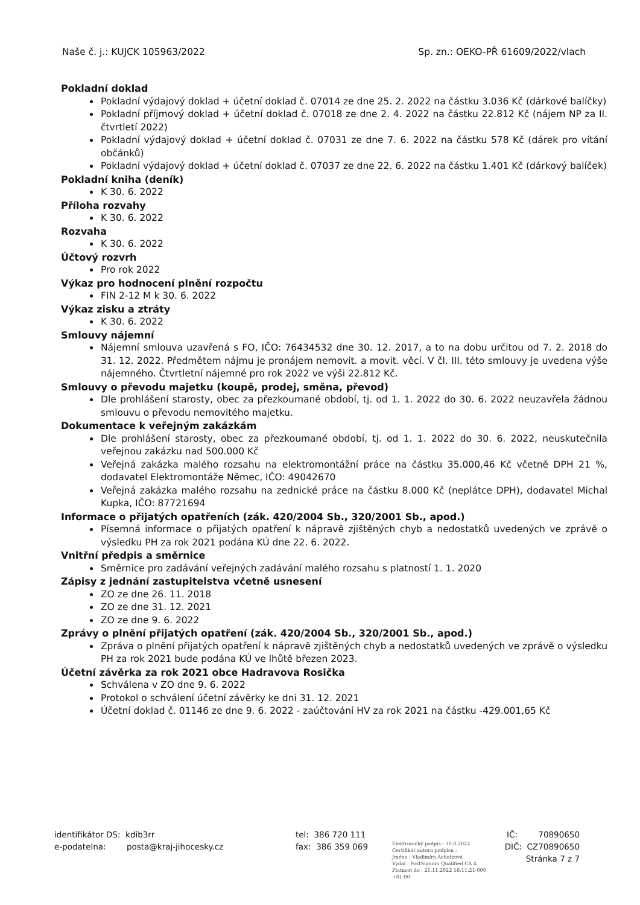Naše č. j.: KUJCK 105963/2022 Sp. zn.: OEKO-PŘ 61609/2022/vlach
Pokladní doklad
Pokladní výdajový doklad + účetní doklad č. 07014 ze dne 25. 2. 2022 na částku 3.036 Kč (dárkové balíčky)
Pokladní příjmový doklad + účetní doklad č. 07018 ze dne 2. 4. 2022 na částku 22.812 Kč (nájem NP za II. čtvrtletí 2022)
Pokladní výdajový doklad + účetní doklad č. 07031 ze dne 7. 6. 2022 na částku 578 Kč (dárek pro vítání občánků)
Pokladní výdajový doklad + účetní doklad č. 07037 ze dne 22. 6. 2022 na částku 1.401 Kč (dárkový balíček)
Pokladní kniha (deník)
K 30. 6. 2022
Příloha rozvahy
K 30. 6. 2022
Rozvaha
K 30. 6. 2022
Účtový rozvrh
Pro rok 2022
Výkaz pro hodnocení plnění rozpočtu
FIN 2-12 M k 30. 6. 2022
Výkaz zisku a ztráty
K 30. 6. 2022
Smlouvy nájemní
Nájemní smlouva uzavřená s FO, IČO: 76434532 dne 30. 12. 2017, a to na dobu určitou od 7. 2. 2018 do 31. 12. 2022. Předmětem nájmu je pronájem nemovit. a movit. věcí. V čl. III. této smlouvy je uvedena výše nájemného. Čtvrtletní nájemné pro rok 2022 ve výši 22.812 Kč.
Smlouvy o převodu majetku (koupě, prodej, směna, převod)
Dle prohlášení starosty, obec za přezkoumané období, tj. od 1. 1. 2022 do 30. 6. 2022 neuzavřela žádnou smlouvu o převodu nemovitého majetku.
Dokumentace k veřejným zakázkám
Dle prohlášení starosty, obec za přezkoumané období, tj. od 1. 1. 2022 do 30. 6. 2022, neuskutečnila veřejnou zakázku nad 500.000 Kč
Veřejná zakázka malého rozsahu na elektromontážní práce na částku 35.000,46 Kč včetně DPH 21 %, dodavatel Elektromontáže Němec, IČO: 49042670
Veřejná zakázka malého rozsahu na zednické práce na částku 8.000 Kč (neplátce DPH), dodavatel Michal Kupka, IČO: 87721694
Informace o přijatých opatřeních (zák. 420/2004 Sb., 320/2001 Sb., apod.)
Písemná informace o přijatých opatření k nápravě zjištěných chyb a nedostatků uvedených ve zprávě o výsledku PH za rok 2021 podána KÚ dne 22. 6. 2022.
Vnitřní předpis a směrnice
Směrnice pro zadávání veřejných zadávání malého rozsahu s platností 1. 1. 2020
Zápisy z jednání zastupitelstva včetně usnesení
ZO ze dne 26. 11. 2018
ZO ze dne 31. 12. 2021
ZO ze dne 9. 6. 2022
Zprávy o plnění přijatých opatření (zák. 420/2004 Sb., 320/2001 Sb., apod.)
Zpráva o plnění přijatých opatření k nápravě zjištěných chyb a nedostatků uvedených ve zprávě o výsledku PH za rok 2021 bude podána KÚ ve lhůtě březen 2023.
Účetní závěrka za rok 2021 obce Hadravova Rosička
Schválena v ZO dne 9. 6. 2022
Protokol o schválení účetní závěrky ke dni 31. 12. 2021
Účetní doklad č. 01146 ze dne 9. 6. 2022 - zaúčtování HV za rok 2021 na částku -429.001,65 Kč
identifikátor DS: kdib3rr
e-podatelna: posta@kraj-jihocesky.cz
tel: 386 720 111
fax: 386 359 069
Elektronický podpis - 30.8.2022
Certifikát autora podpisu :
Jméno : Vladimíra Achatzová
Vydal : PostSignum Qualified CA 4
Platnost do : 21.11.2022 16:11:21-000 +01:00
IČ: 70890650
DIČ: CZ70890650
Stránka 7 z 7